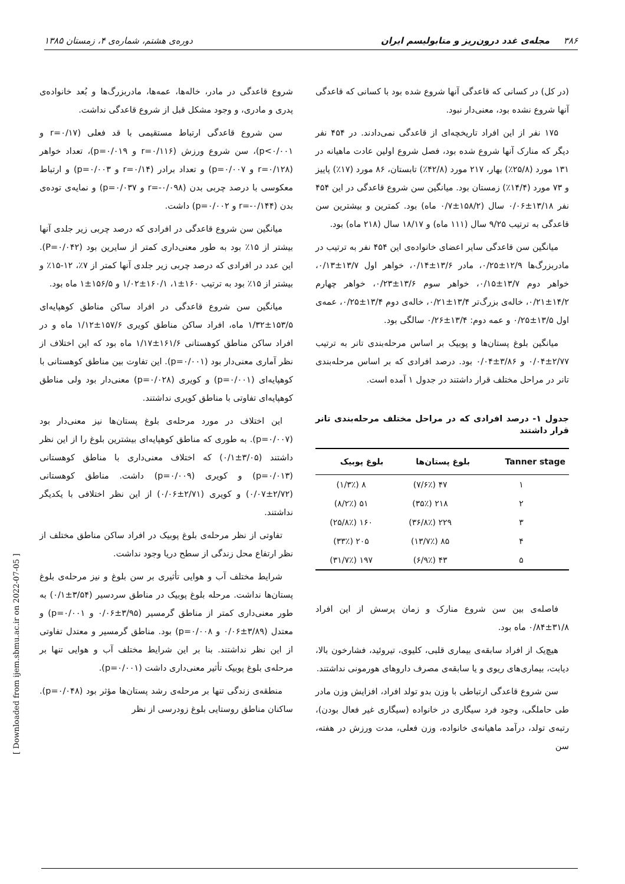۳۸۶ مجله‌ی غدد درون‌ریز و متابولیسم ایران دوره‌ی هشتم، شماره‌ی ۴، زمستان ۱۳۸۵
(در کل) در کسانی که قاعدگی آنها شروع شده بود با کسانی که قاعدگی آنها شروع نشده بود، معنی‌دار نبود.
۱۷۵ نفر از این افراد تاریخچه‌ای از قاعدگی نمی‌دادند. در ۴۵۴ نفر دیگر که منارک آنها شروع شده بود، فصل شروع اولین عادت ماهیانه در ۱۳۱ مورد (۲۵/۸٪) بهار، ۲۱۷ مورد (۴۲/۸٪) تابستان، ۸۶ مورد (۱۷٪) پاییز و ۷۳ مورد (۱۴/۴٪) زمستان بود. میانگین سن شروع قاعدگی در این ۴۵۴ نفر ۱۳/۱۸±۰/۰۶ سال (۱۵۸/۲±۰/۷ ماه) بود. کمترین و بیشترین سن قاعدگی به ترتیب ۹/۲۵ سال (۱۱۱ ماه) و ۱۸/۱۷ سال (۲۱۸ ماه) بود.
میانگین سن قاعدگی سایر اعضای خانواده‌ی این ۴۵۴ نفر به ترتیب در مادربزرگ‌ها ۱۲/۹±۰/۲۵، مادر ۱۳/۶±۰/۱۴، خواهر اول ۱۳/۷±۰/۱۳، خواهر دوم ۱۳/۷±۰/۱۵، خواهر سوم ۱۳/۶±۰/۲۳، خواهر چهارم ۱۴/۲±۰/۲۱، خاله‌ی بزرگ‌تر ۱۳/۴±۰/۲۱، خاله‌ی دوم ۱۳/۴±۰/۲۵، عمه‌ی اول ۱۳/۵±۰/۲۵ و عمه دوم: ۱۳/۴±۰/۲۶ سالگی بود.
میانگین بلوغ پستان‌ها و پوبیک بر اساس مرحله‌بندی تانر به ترتیب ۲/۷۷±۰/۰۴ و ۳/۸۶±۰/۰۴ بود. درصد افرادی که بر اساس مرحله‌بندی تانر در مراحل مختلف قرار داشتند در جدول ۱ آمده است.
جدول ۱- درصد افرادی که در مراحل مختلف مرحله‌بندی تانر قرار داشتند
| Tanner stage | بلوغ پستان‌ها | بلوغ پوبیک |
| --- | --- | --- |
| ۱ | ۴۷ (۷/۶٪) | ۸ (۱/۳٪) |
| ۲ | ۲۱۸ (۳۵٪) | ۵۱ (۸/۲٪) |
| ۳ | ۲۲۹ (۳۶/۸٪) | ۱۶۰ (۲۵/۸٪) |
| ۴ | ۸۵ (۱۳/۷٪) | ۲۰۵ (۳۳٪) |
| ۵ | ۴۳ (۶/۹٪) | ۱۹۷ (۳۱/۷٪) |
فاصله‌ی بین سن شروع منارک و زمان پرسش از این افراد ۳۱/۸±۰/۸۴ ماه بود.
هیچ‌یک از افراد سابقه‌ی بیماری قلبی، کلیوی، تیروئید، فشارخون بالا، دیابت، بیماری‌های ریوی و یا سابقه‌ی مصرف داروهای هورمونی نداشتند.
سن شروع قاعدگی ارتباطی با وزن بدو تولد افراد، افزایش وزن مادر طی حاملگی، وجود فرد سیگاری در خانواده (سیگاری غیر فعال بودن)، رتبه‌ی تولد، درآمد ماهیانه‌ی خانواده، وزن فعلی، مدت ورزش در هفته، سن
شروع قاعدگی در مادر، خاله‌ها، عمه‌ها، مادربزرگ‌ها و بُعد خانواده‌ی پدری و مادری، و وجود مشکل قبل از شروع قاعدگی نداشت.
سن شروع قاعدگی ارتباط مستقیمی با قد فعلی (r=۰/۱۷ و p<۰/۰۰۱)، سن شروع ورزش (r=۰/۱۱۶ و p=۰/۰۱۹)، تعداد خواهر (r=۰/۱۲۸ و p=۰/۰۰۷) و تعداد برادر (r=۰/۱۴ و p=۰/۰۰۳) و ارتباط معکوسی با درصد چربی بدن (r=-۰/۰۹۸ و p=۰/۰۳۷) و نمایه‌ی توده‌ی بدن (r=-۰/۱۴۴ و p=۰/۰۰۲) داشت.
میانگین سن شروع قاعدگی در افرادی که درصد چربی زیر جلدی آنها بیشتر از ۱۵٪ بود به طور معنی‌داری کمتر از سایرین بود (P=۰/۰۴۲). این عدد در افرادی که درصد چربی زیر جلدی آنها کمتر از ۷٪، ۱۲-۱۵٪ و بیشتر از ۱۵٪ بود به ترتیب ۱۶۰±۱، ۱۶۰/۱±۱/۰۲ و ۱۵۶/۵±۱ ماه بود.
میانگین سن شروع قاعدگی در افراد ساکن مناطق کوهپایه‌ای ۱۵۳/۵±۱/۳۲ ماه، افراد ساکن مناطق کویری ۱۵۷/۶±۱/۱۲ ماه و در افراد ساکن مناطق کوهستانی ۱۶۱/۶±۱/۱۷ ماه بود که این اختلاف از نظر آماری معنی‌دار بود (p=۰/۰۰۱). این تفاوت بین مناطق کوهستانی با کوهپایه‌ای (p=۰/۰۰۱) و کویری (p=۰/۰۲۸) معنی‌دار بود ولی مناطق کوهپایه‌ای تفاوتی با مناطق کویری نداشتند.
این اختلاف در مورد مرحله‌ی بلوغ پستان‌ها نیز معنی‌دار بود (p=۰/۰۰۷). به طوری که مناطق کوهپایه‌ای بیشترین بلوغ را از این نظر داشتند (۳/۰۵±۰/۱) که اختلاف معنی‌داری با مناطق کوهستانی (p=۰/۰۱۳) و کویری (p=۰/۰۰۹) داشت. مناطق کوهستانی (۲/۷۲±۰/۰۷) و کویری (۲/۷۱±۰/۰۶) از این نظر اختلافی با یکدیگر نداشتند.
تفاوتی از نظر مرحله‌ی بلوغ پوبیک در افراد ساکن مناطق مختلف از نظر ارتفاع محل زندگی از سطح دریا وجود نداشت.
شرایط مختلف آب و هوایی تأثیری بر سن بلوغ و نیز مرحله‌ی بلوغ پستان‌ها نداشت. مرحله بلوغ پوبیک در مناطق سردسیر (۳/۵۴±۰/۱) به طور معنی‌داری کمتر از مناطق گرمسیر (۳/۹۵±۰/۰۶ و p=۰/۰۰۱) و معتدل (۳/۸۹±۰/۰۶ و p=۰/۰۰۸) بود. مناطق گرمسیر و معتدل تفاوتی از این نظر نداشتند. بنا بر این شرایط مختلف آب و هوایی تنها بر مرحله‌ی بلوغ پوبیک تأثیر معنی‌داری داشت (p=۰/۰۰۱).
منطقه‌ی زندگی تنها بر مرحله‌ی رشد پستان‌ها مؤثر بود (p=۰/۰۴۸). ساکنان مناطق روستایی بلوغ زودرسی از نظر
[ Downloaded from ijem.sbmu.ac.ir on 2022-07-05 ]